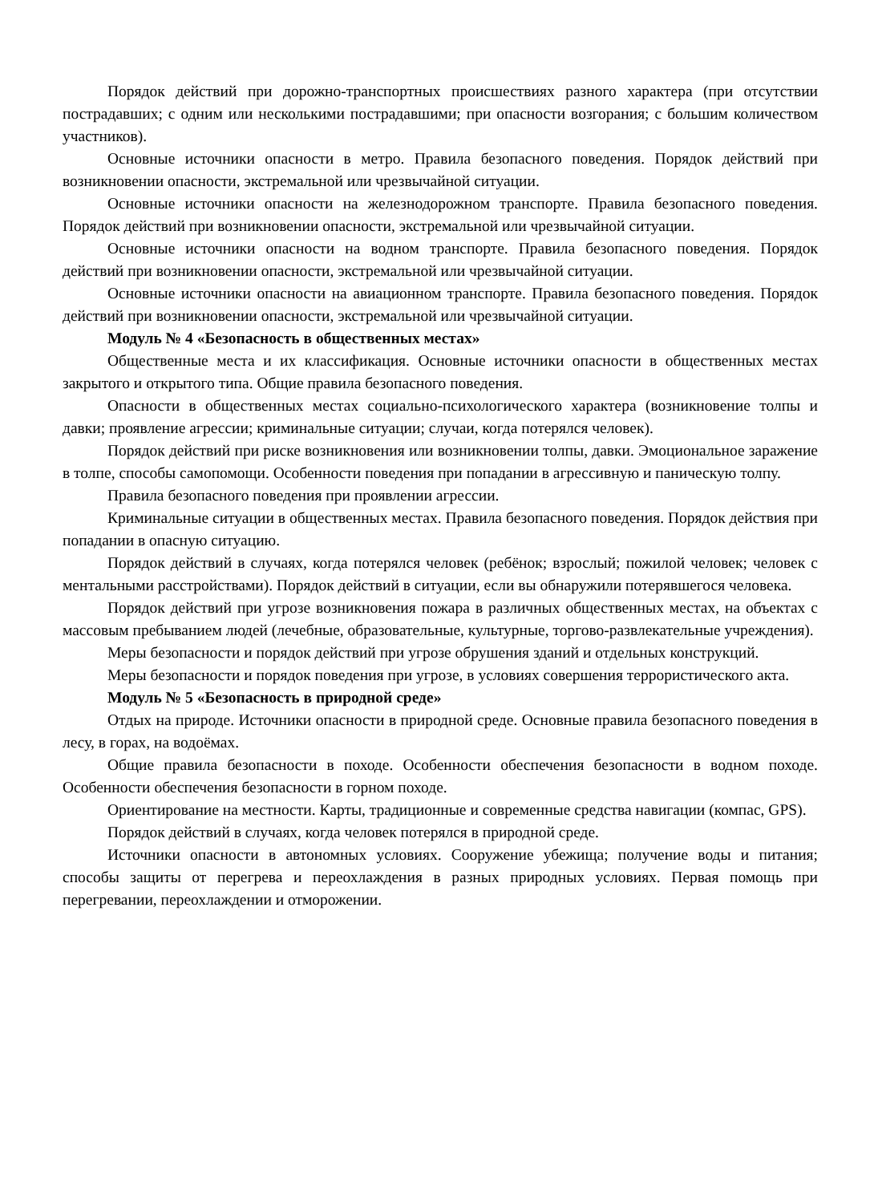Порядок действий при дорожно-транспортных происшествиях разного характера (при отсутствии пострадавших; с одним или несколькими пострадавшими; при опасности возгорания; с большим количеством участников).
Основные источники опасности в метро. Правила безопасного поведения. Порядок действий при возникновении опасности, экстремальной или чрезвычайной ситуации.
Основные источники опасности на железнодорожном транспорте. Правила безопасного поведения. Порядок действий при возникновении опасности, экстремальной или чрезвычайной ситуации.
Основные источники опасности на водном транспорте. Правила безопасного поведения. Порядок действий при возникновении опасности, экстремальной или чрезвычайной ситуации.
Основные источники опасности на авиационном транспорте. Правила безопасного поведения. Порядок действий при возникновении опасности, экстремальной или чрезвычайной ситуации.
Модуль № 4 «Безопасность в общественных местах»
Общественные места и их классификация. Основные источники опасности в общественных местах закрытого и открытого типа. Общие правила безопасного поведения.
Опасности в общественных местах социально-психологического характера (возникновение толпы и давки; проявление агрессии; криминальные ситуации; случаи, когда потерялся человек).
Порядок действий при риске возникновения или возникновении толпы, давки. Эмоциональное заражение в толпе, способы самопомощи. Особенности поведения при попадании в агрессивную и паническую толпу.
Правила безопасного поведения при проявлении агрессии.
Криминальные ситуации в общественных местах. Правила безопасного поведения. Порядок действия при попадании в опасную ситуацию.
Порядок действий в случаях, когда потерялся человек (ребёнок; взрослый; пожилой человек; человек с ментальными расстройствами). Порядок действий в ситуации, если вы обнаружили потерявшегося человека.
Порядок действий при угрозе возникновения пожара в различных общественных местах, на объектах с массовым пребыванием людей (лечебные, образовательные, культурные, торгово-развлекательные учреждения).
Меры безопасности и порядок действий при угрозе обрушения зданий и отдельных конструкций.
Меры безопасности и порядок поведения при угрозе, в условиях совершения террористического акта.
Модуль № 5 «Безопасность в природной среде»
Отдых на природе. Источники опасности в природной среде. Основные правила безопасного поведения в лесу, в горах, на водоёмах.
Общие правила безопасности в походе. Особенности обеспечения безопасности в водном походе. Особенности обеспечения безопасности в горном походе.
Ориентирование на местности. Карты, традиционные и современные средства навигации (компас, GPS).
Порядок действий в случаях, когда человек потерялся в природной среде.
Источники опасности в автономных условиях. Сооружение убежища; получение воды и питания; способы защиты от перегрева и переохлаждения в разных природных условиях. Первая помощь при перегревании, переохлаждении и отморожении.